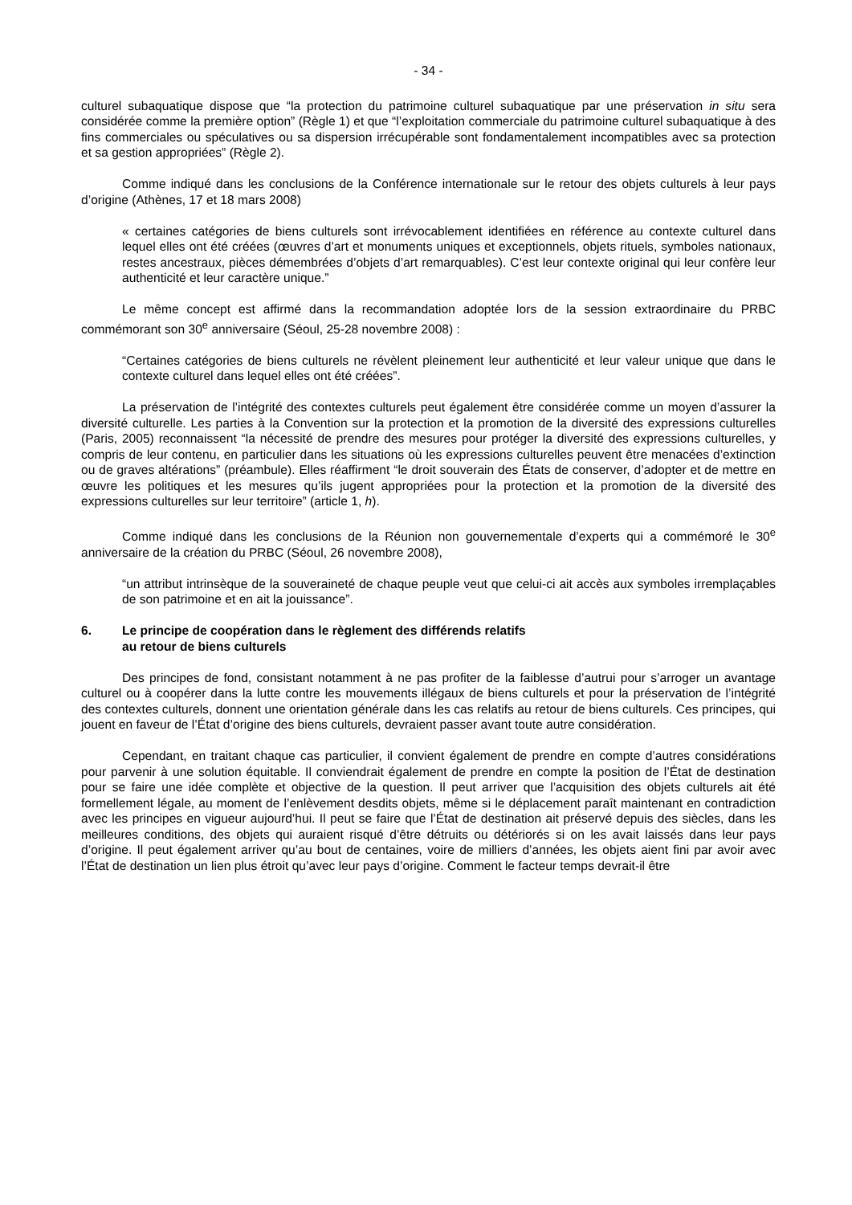- 34 -
culturel subaquatique dispose que “la protection du patrimoine culturel subaquatique par une préservation in situ sera considérée comme la première option” (Règle 1) et que “l’exploitation commerciale du patrimoine culturel subaquatique à des fins commerciales ou spéculatives ou sa dispersion irrécupérable sont fondamentalement incompatibles avec sa protection et sa gestion appropriées” (Règle 2).
Comme indiqué dans les conclusions de la Conférence internationale sur le retour des objets culturels à leur pays d’origine (Athènes, 17 et 18 mars 2008)
« certaines catégories de biens culturels sont irrévocablement identifiées en référence au contexte culturel dans lequel elles ont été créées (œuvres d’art et monuments uniques et exceptionnels, objets rituels, symboles nationaux, restes ancestraux, pièces démembrées d’objets d’art remarquables). C’est leur contexte original qui leur confère leur authenticité et leur caractère unique.”
Le même concept est affirmé dans la recommandation adoptée lors de la session extraordinaire du PRBC commémorant son 30<sup>e</sup> anniversaire (Séoul, 25-28 novembre 2008) :
“Certaines catégories de biens culturels ne révèlent pleinement leur authenticité et leur valeur unique que dans le contexte culturel dans lequel elles ont été créées”.
La préservation de l’intégrité des contextes culturels peut également être considérée comme un moyen d’assurer la diversité culturelle. Les parties à la Convention sur la protection et la promotion de la diversité des expressions culturelles (Paris, 2005) reconnaissent “la nécessité de prendre des mesures pour protéger la diversité des expressions culturelles, y compris de leur contenu, en particulier dans les situations où les expressions culturelles peuvent être menacées d’extinction ou de graves altérations” (préambule). Elles réaffirment “le droit souverain des États de conserver, d’adopter et de mettre en œuvre les politiques et les mesures qu’ils jugent appropriées pour la protection et la promotion de la diversité des expressions culturelles sur leur territoire” (article 1, h).
Comme indiqué dans les conclusions de la Réunion non gouvernementale d’experts qui a commémoré le 30<sup>e</sup> anniversaire de la création du PRBC (Séoul, 26 novembre 2008),
“un attribut intrinsèque de la souveraineté de chaque peuple veut que celui-ci ait accès aux symboles irremplaçables de son patrimoine et en ait la jouissance”.
6. Le principe de coopération dans le règlement des différends relatifs
au retour de biens culturels
Des principes de fond, consistant notamment à ne pas profiter de la faiblesse d’autrui pour s’arroger un avantage culturel ou à coopérer dans la lutte contre les mouvements illégaux de biens culturels et pour la préservation de l’intégrité des contextes culturels, donnent une orientation générale dans les cas relatifs au retour de biens culturels. Ces principes, qui jouent en faveur de l’État d’origine des biens culturels, devraient passer avant toute autre considération.
Cependant, en traitant chaque cas particulier, il convient également de prendre en compte d’autres considérations pour parvenir à une solution équitable. Il conviendrait également de prendre en compte la position de l’État de destination pour se faire une idée complète et objective de la question. Il peut arriver que l’acquisition des objets culturels ait été formellement légale, au moment de l’enlèvement desdits objets, même si le déplacement paraît maintenant en contradiction avec les principes en vigueur aujourd’hui. Il peut se faire que l’État de destination ait préservé depuis des siècles, dans les meilleures conditions, des objets qui auraient risqué d’être détruits ou détériorés si on les avait laissés dans leur pays d’origine. Il peut également arriver qu’au bout de centaines, voire de milliers d’années, les objets aient fini par avoir avec l’État de destination un lien plus étroit qu’avec leur pays d’origine. Comment le facteur temps devrait-il être